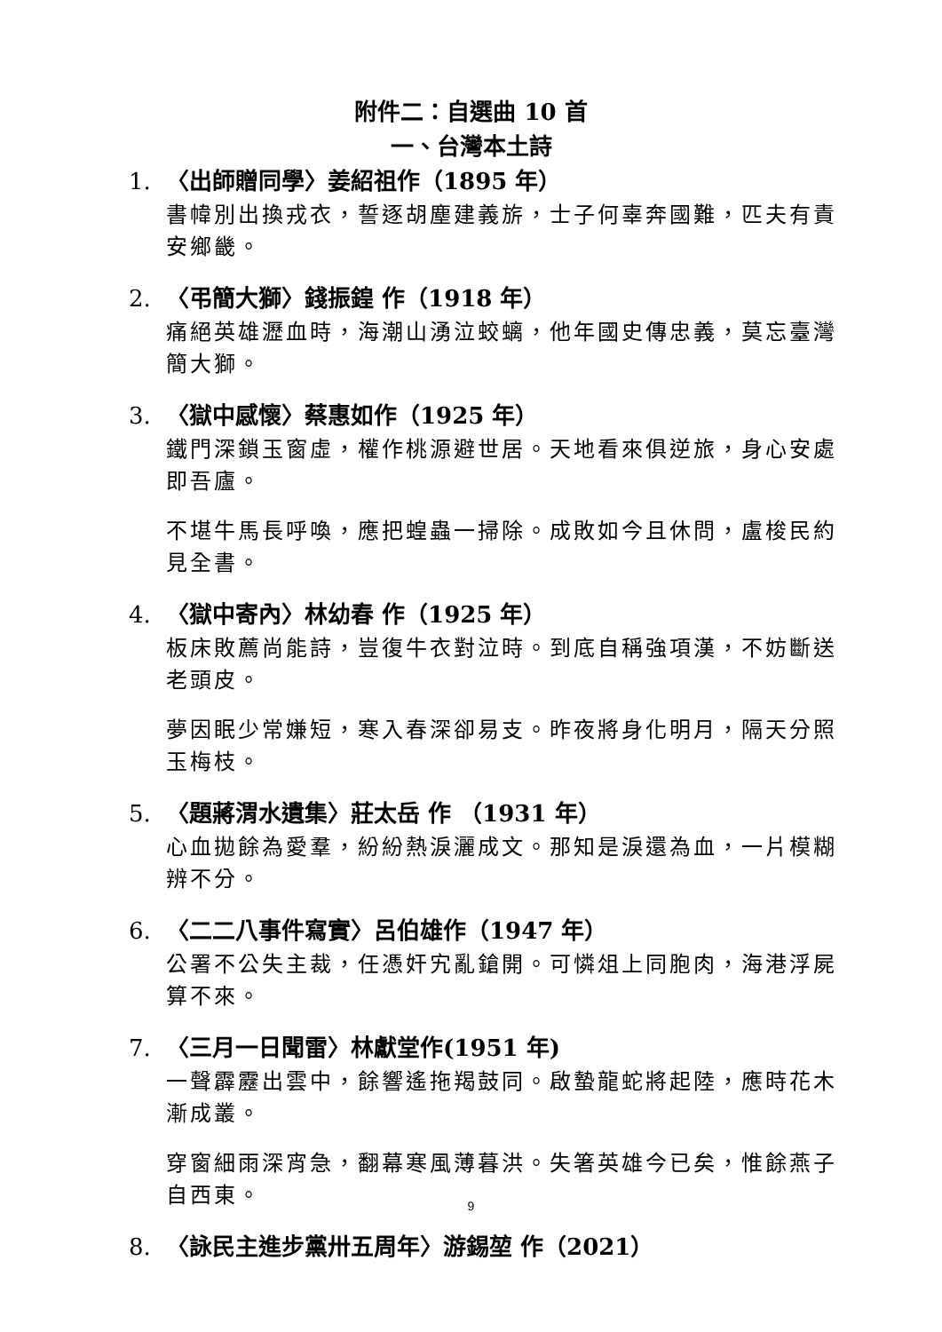附件二：自選曲 10 首
一、台灣本土詩
1. 〈出師贈同學〉姜紹祖作（1895 年）
書幃別出換戎衣，誓逐胡塵建義旂，士子何辜奔國難，匹夫有責安鄉畿。
2. 〈弔簡大獅〉錢振鍠 作（1918 年）
痛絕英雄瀝血時，海潮山湧泣蛟螭，他年國史傳忠義，莫忘臺灣簡大獅。
3. 〈獄中感懷〉蔡惠如作（1925 年）
鐵門深鎖玉窗虛，權作桃源避世居。天地看來俱逆旅，身心安處即吾廬。
不堪牛馬長呼喚，應把蝗蟲一掃除。成敗如今且休問，盧梭民約見全書。
4. 〈獄中寄內〉林幼春 作（1925 年）
板床敗薦尚能詩，豈復牛衣對泣時。到底自稱強項漢，不妨斷送老頭皮。
夢因眠少常嫌短，寒入春深卻易支。昨夜將身化明月，隔天分照玉梅枝。
5. 〈題蔣渭水遺集〉莊太岳 作 （1931 年）
心血拋餘為愛羣，紛紛熱淚灑成文。那知是淚還為血，一片模糊辨不分。
6. 〈二二八事件寫實〉呂伯雄作（1947 年）
公署不公失主裁，任憑奸宄亂鎗開。可憐俎上同胞肉，海港浮屍算不來。
7. 〈三月一日聞雷〉林獻堂作(1951 年)
一聲霹靂出雲中，餘響遙拖羯鼓同。啟蟄龍蛇將起陸，應時花木漸成叢。
穿窗細雨深宵急，翻幕寒風薄暮洪。失箸英雄今已矣，惟餘燕子自西東。
8. 〈詠民主進步黨卅五周年〉游錫堃 作（2021）
9